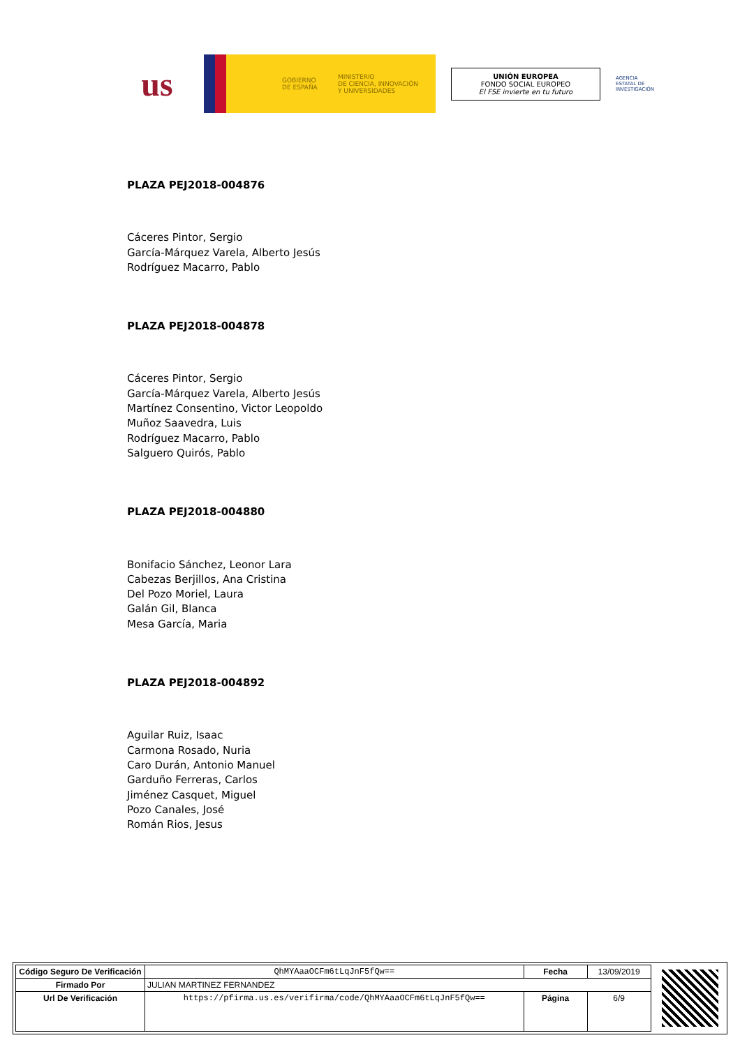us
GOBIERNO
DE ESPAÑA
MINISTERIO
DE CIENCIA, INNOVACIÓN
Y UNIVERSIDADES
UNIÓN EUROPEA
FONDO SOCIAL EUROPEO
El FSE invierte en tu futuro
AGENCIA
ESTATAL DE
INVESTIGACIÓN
PLAZA PEJ2018-004876
Cáceres Pintor, Sergio
García-Márquez Varela, Alberto Jesús
Rodríguez Macarro, Pablo
PLAZA PEJ2018-004878
Cáceres Pintor, Sergio
García-Márquez Varela, Alberto Jesús
Martínez Consentino, Victor Leopoldo
Muñoz Saavedra, Luis
Rodríguez Macarro, Pablo
Salguero Quirós, Pablo
PLAZA PEJ2018-004880
Bonifacio Sánchez, Leonor Lara
Cabezas Berjillos, Ana Cristina
Del Pozo Moriel, Laura
Galán Gil, Blanca
Mesa García, Maria
PLAZA PEJ2018-004892
Aguilar Ruiz, Isaac
Carmona Rosado, Nuria
Caro Durán, Antonio Manuel
Garduño Ferreras, Carlos
Jiménez Casquet, Miguel
Pozo Canales, José
Román Rios, Jesus
| Código Seguro De Verificación | QhMYAaaOCFm6tLqJnF5fQw== | Fecha | 13/09/2019 |
| Firmado Por | JULIAN MARTINEZ FERNANDEZ | | |
| Url De Verificación | https://pfirma.us.es/verifirma/code/QhMYAaaOCFm6tLqJnF5fQw== | Página | 6/9 |